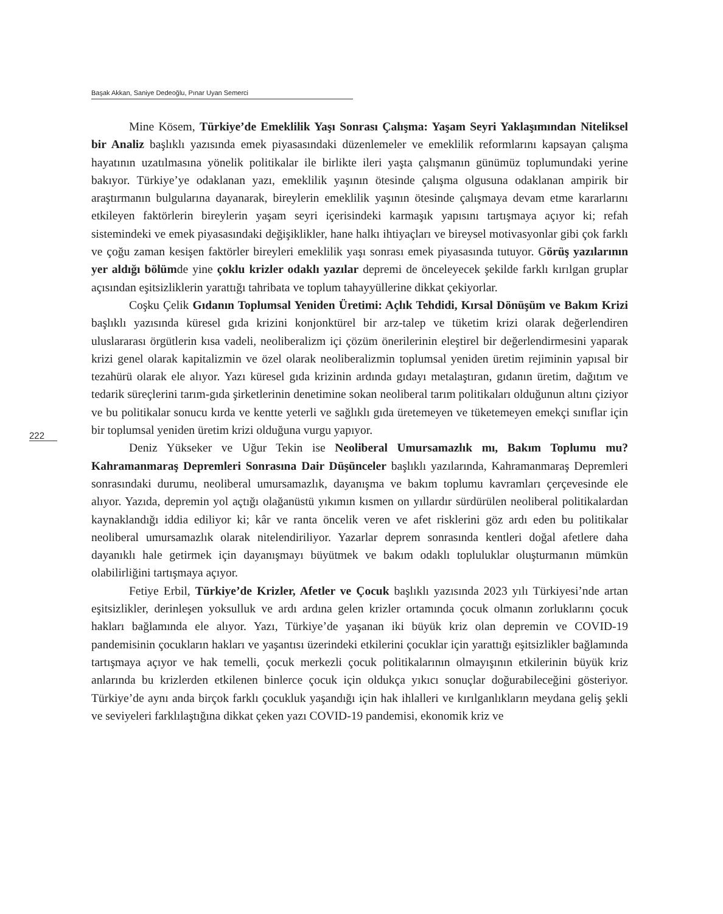Başak Akkan, Saniye Dedeoğlu, Pınar Uyan Semerci
222
Mine Kösem, Türkiye’de Emeklilik Yaşı Sonrası Çalışma: Yaşam Seyri Yaklaşımından Niteliksel bir Analiz başlıklı yazısında emek piyasasındaki düzenlemeler ve emeklilik reformlarını kapsayan çalışma hayatının uzatılmasına yönelik politikalar ile birlikte ileri yaşta çalışmanın günümüz toplumundaki yerine bakıyor. Türkiye’ye odaklanan yazı, emeklilik yaşının ötesinde çalışma olgusuna odaklanan ampirik bir araştırmanın bulgularına dayanarak, bireylerin emeklilik yaşının ötesinde çalışmaya devam etme kararlarını etkileyen faktörlerin bireylerin yaşam seyri içerisindeki karmaşık yapısını tartışmaya açıyor ki; refah sistemindeki ve emek piyasasındaki değişiklikler, hane halkı ihtiyaçları ve bireysel motivasyonlar gibi çok farklı ve çoğu zaman kesişen faktörler bireyleri emeklilik yaşı sonrası emek piyasasında tutuyor. Görüş yazılarının yer aldığı bölümde yine çoklu krizler odaklı yazılar depremi de önceleyecek şekilde farklı kırılgan gruplar açısından eşitsizliklerin yarattığı tahribata ve toplum tahayyüllerine dikkat çekiyorlar.
Coşku Çelik Gıdanın Toplumsal Yeniden Üretimi: Açlık Tehdidi, Kırsal Dönüşüm ve Bakım Krizi başlıklı yazısında küresel gıda krizini konjonktürel bir arz-talep ve tüketim krizi olarak değerlendiren uluslararası örgütlerin kısa vadeli, neoliberalizm içi çözüm önerilerinin eleştirel bir değerlendirmesini yaparak krizi genel olarak kapitalizmin ve özel olarak neoliberalizmin toplumsal yeniden üretim rejiminin yapısal bir tezahürü olarak ele alıyor. Yazı küresel gıda krizinin ardında gıdayı metalaştıran, gıdanın üretim, dağıtım ve tedarik süreçlerini tarım-gıda şirketlerinin denetimine sokan neoliberal tarım politikaları olduğunun altını çiziyor ve bu politikalar sonucu kırda ve kentte yeterli ve sağlıklı gıda üretemeyen ve tüketemeyen emekçi sınıflar için bir toplumsal yeniden üretim krizi olduğuna vurgu yapıyor.
Deniz Yükseker ve Uğur Tekin ise Neoliberal Umursamazlık mı, Bakım Toplumu mu? Kahramanmaraş Depremleri Sonrasına Dair Düşünceler başlıklı yazılarında, Kahramanmaraş Depremleri sonrasındaki durumu, neoliberal umursamazlık, dayanışma ve bakım toplumu kavramları çerçevesinde ele alıyor. Yazıda, depremin yol açtığı olağanüstü yıkımın kısmen on yıllardır sürdürülen neoliberal politikalardan kaynaklandığı iddia ediliyor ki; kâr ve ranta öncelik veren ve afet risklerini göz ardı eden bu politikalar neoliberal umursamazlık olarak nitelendiriliyor. Yazarlar deprem sonrasında kentleri doğal afetlere daha dayanıklı hale getirmek için dayanışmayı büyütmek ve bakım odaklı topluluklar oluşturmanın mümkün olabilirliğini tartışmaya açıyor.
Fetiye Erbil, Türkiye’de Krizler, Afetler ve Çocuk başlıklı yazısında 2023 yılı Türkiyesi’nde artan eşitsizlikler, derinleşen yoksulluk ve ardı ardına gelen krizler ortamında çocuk olmanın zorluklarını çocuk hakları bağlamında ele alıyor. Yazı, Türkiye’de yaşanan iki büyük kriz olan depremin ve COVID-19 pandemisinin çocukların hakları ve yaşantısı üzerindeki etkilerini çocuklar için yarattığı eşitsizlikler bağlamında tartışmaya açıyor ve hak temelli, çocuk merkezli çocuk politikalarının olmayışının etkilerinin büyük kriz anlarında bu krizlerden etkilenen binlerce çocuk için oldukça yıkıcı sonuçlar doğurabileceğini gösteriyor. Türkiye’de aynı anda birçok farklı çocukluk yaşandığı için hak ihlalleri ve kırılganlıkların meydana geliş şekli ve seviyeleri farklılaştığına dikkat çeken yazı COVID-19 pandemisi, ekonomik kriz ve